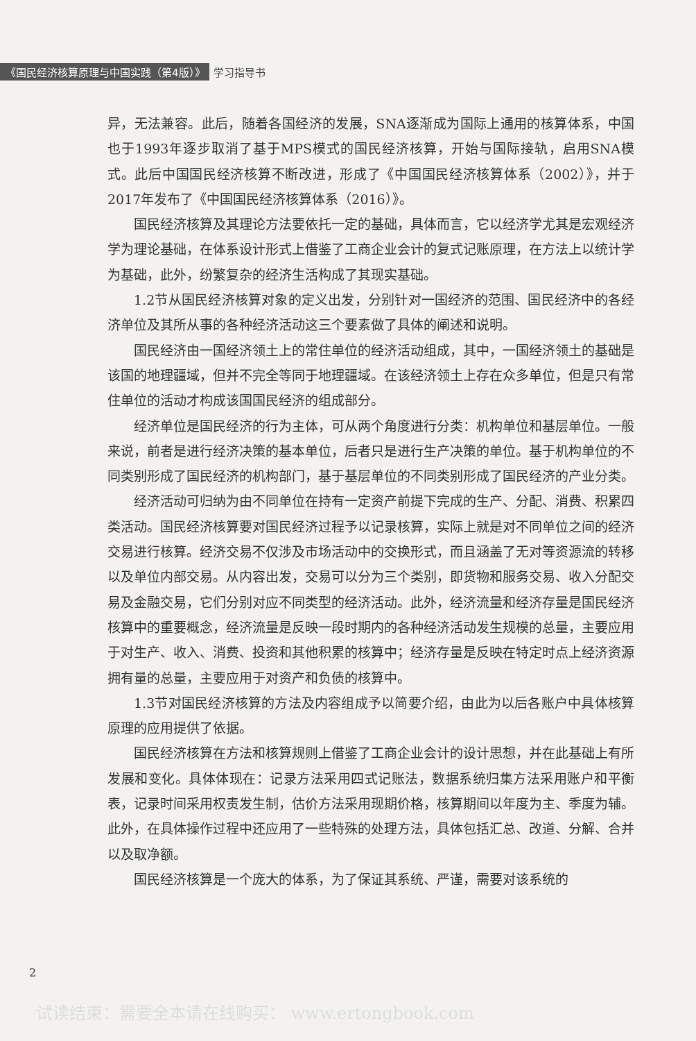《国民经济核算原理与中国实践（第4版）》 学习指导书
异，无法兼容。此后，随着各国经济的发展，SNA逐渐成为国际上通用的核算体系，中国也于1993年逐步取消了基于MPS模式的国民经济核算，开始与国际接轨，启用SNA模式。此后中国国民经济核算不断改进，形成了《中国国民经济核算体系（2002）》，并于2017年发布了《中国国民经济核算体系（2016）》。
国民经济核算及其理论方法要依托一定的基础，具体而言，它以经济学尤其是宏观经济学为理论基础，在体系设计形式上借鉴了工商企业会计的复式记账原理，在方法上以统计学为基础，此外，纷繁复杂的经济生活构成了其现实基础。
1.2节从国民经济核算对象的定义出发，分别针对一国经济的范围、国民经济中的各经济单位及其所从事的各种经济活动这三个要素做了具体的阐述和说明。
国民经济由一国经济领土上的常住单位的经济活动组成，其中，一国经济领土的基础是该国的地理疆域，但并不完全等同于地理疆域。在该经济领土上存在众多单位，但是只有常住单位的活动才构成该国国民经济的组成部分。
经济单位是国民经济的行为主体，可从两个角度进行分类：机构单位和基层单位。一般来说，前者是进行经济决策的基本单位，后者只是进行生产决策的单位。基于机构单位的不同类别形成了国民经济的机构部门，基于基层单位的不同类别形成了国民经济的产业分类。
经济活动可归纳为由不同单位在持有一定资产前提下完成的生产、分配、消费、积累四类活动。国民经济核算要对国民经济过程予以记录核算，实际上就是对不同单位之间的经济交易进行核算。经济交易不仅涉及市场活动中的交换形式，而且涵盖了无对等资源流的转移以及单位内部交易。从内容出发，交易可以分为三个类别，即货物和服务交易、收入分配交易及金融交易，它们分别对应不同类型的经济活动。此外，经济流量和经济存量是国民经济核算中的重要概念，经济流量是反映一段时期内的各种经济活动发生规模的总量，主要应用于对生产、收入、消费、投资和其他积累的核算中；经济存量是反映在特定时点上经济资源拥有量的总量，主要应用于对资产和负债的核算中。
1.3节对国民经济核算的方法及内容组成予以简要介绍，由此为以后各账户中具体核算原理的应用提供了依据。
国民经济核算在方法和核算规则上借鉴了工商企业会计的设计思想，并在此基础上有所发展和变化。具体体现在：记录方法采用四式记账法，数据系统归集方法采用账户和平衡表，记录时间采用权责发生制，估价方法采用现期价格，核算期间以年度为主、季度为辅。此外，在具体操作过程中还应用了一些特殊的处理方法，具体包括汇总、改道、分解、合并以及取净额。
国民经济核算是一个庞大的体系，为了保证其系统、严谨，需要对该系统的
2
试读结束：需要全本请在线购买： www.ertongbook.com